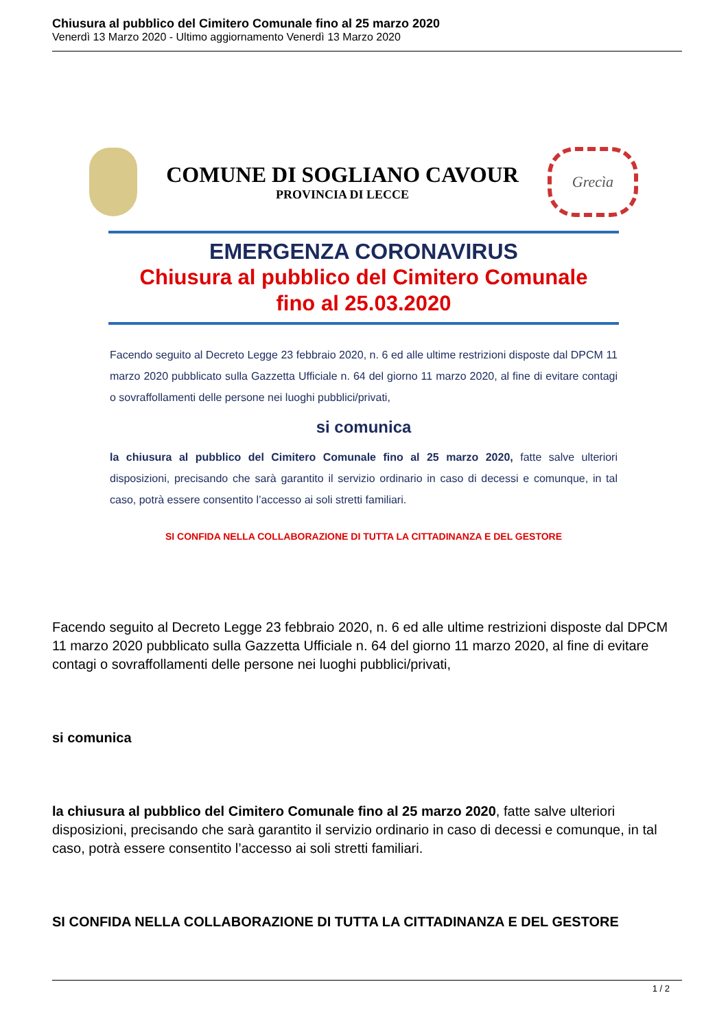Chiusura al pubblico del Cimitero Comunale fino al 25 marzo 2020
Venerdì 13 Marzo 2020 - Ultimo aggiornamento Venerdì 13 Marzo 2020
COMUNE DI SOGLIANO CAVOUR
PROVINCIA DI LECCE
Grecìa
EMERGENZA CORONAVIRUS
Chiusura al pubblico del Cimitero Comunale
fino al 25.03.2020
Facendo seguito al Decreto Legge 23 febbraio 2020, n. 6 ed alle ultime restrizioni disposte dal DPCM 11 marzo 2020 pubblicato sulla Gazzetta Ufficiale n. 64 del giorno 11 marzo 2020, al fine di evitare contagi o sovraffollamenti delle persone nei luoghi pubblici/privati,
si comunica
la chiusura al pubblico del Cimitero Comunale fino al 25 marzo 2020, fatte salve ulteriori disposizioni, precisando che sarà garantito il servizio ordinario in caso di decessi e comunque, in tal caso, potrà essere consentito l’accesso ai soli stretti familiari.
SI CONFIDA NELLA COLLABORAZIONE DI TUTTA LA CITTADINANZA E DEL GESTORE
Facendo seguito al Decreto Legge 23 febbraio 2020, n. 6 ed alle ultime restrizioni disposte dal DPCM 11 marzo 2020 pubblicato sulla Gazzetta Ufficiale n. 64 del giorno 11 marzo 2020, al fine di evitare contagi o sovraffollamenti delle persone nei luoghi pubblici/privati,
si comunica
la chiusura al pubblico del Cimitero Comunale fino al 25 marzo 2020, fatte salve ulteriori disposizioni, precisando che sarà garantito il servizio ordinario in caso di decessi e comunque, in tal caso, potrà essere consentito l’accesso ai soli stretti familiari.
SI CONFIDA NELLA COLLABORAZIONE DI TUTTA LA CITTADINANZA E DEL GESTORE
1 / 2